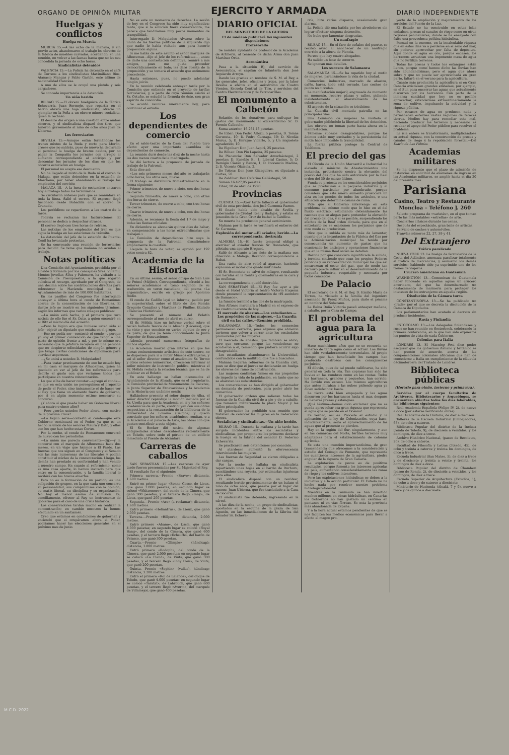ORGANO DE OPINIÓN MILITAR EJERCITO Y ARMADA DIARIO INDEPENDIENTE
Huelgas y conflictos
Huelga en Murcia
MURCIA 15.—A las ocho de la mañana, y sin previo aviso, abandonaron el trabajo los obreros de la fábrica de muebles curvados, acordando, en una reunión, no volver a las faenas hasta que no les sea concedida la jornada de ocho horas.
Sindicalistas detenidos
VALENCIA 15.—La Policía ha detenido en el café de Correos a los sindicalistas Maximiliano Ríos, Atanasio Mangas y Pablo Gastón, este último de nacionalidad francesa.
A uno de ellos se le ocupó una pistola y seis cargadores.
Se concede importancia a la detención.
Un niño herido
BILBAO 15.—El obrero huelguista de la fábrica Echevarría, Juan Bermejo, que repartía en el barrio obrero una hoja sindicalista, ofreció un ejemplar en la Peña a un obrero minero socialista, quien la rechazó.
El desaire dió origen a una cuestión entre ambos obreros, y el sindicalista disparó dos tiros que hirieron gravemente al niño de ocho años Juan de Ubierna.
Los ferroviarios
SEVILLA 15.—Aunque están formándose los trenes mixtos de la Roda y corto para Morón, créese que no saldrán, pues de nuevo ha declarado el personal la huelga de brazos caídos, por no pagar la Compañía los jornales con arreglo al aumento correspondiente al anticipo y por descontar los jornales de los días en que los obreros estuvieron en huelga.
El personal no acepta ese descuento.
No ha llegado el mixto de la Roda ni el correo de Málaga, que están detenidos en la estación de Marchena, por haber abandonado el trabajo los empleados del servicio.
MALAGA 15.—A la hora de costumbre entraron hoy al trabajo todos los ferroviarios.
Se circularon órdenes para que se reanudara en toda la línea. Salió el correo. El expreso llegó fusionado desde Bobadilla con el correo de Granada.
Los periódicos se repartieron a las cuatro de la tarde.
Todavía se rechazan las facturaciones. El personal se dedica a despachar atrasos.
El correo llegó con tres horas de retraso.
Las noticias de los empleados del tren es que sigue la huelga en las estaciones de tránsito.
La detención del jefe de la estación de Puente-Genil ha levantado protestas.
Se ha convocado una reunión de ferroviarios para decidir. Se teme que mañana no acudan al trabajo.
Notas políticas
Una Comisión del Ayuntamiento, presidida por el alcalde y formada por los concejales Sres. Villamil, Montes Jovellar, Silva y Palomero, ha visitado a la Comisión de Presupuestos, a la que rogaron subsista el recargo, aprobado por el Congreso, de una décima sobre las contribuciones directas para robustecer la Hacienda municipal de los Ayuntamientos de más de 100.000 habitantes.
En los pasillos del Congreso fue interrogado anteayer a última hora el conde de Romanones acerca de la concentración de los liberales. El ilustre jefe se mostró en los siguientes términos, según los informes que varios colegas publican:
—La unión está hecha, y el primero que tuvo noticia de ello fue el Sr. Dato, a quien encontré en el Ritz el mismo día del acuerdo.
—Pero lo lógico era que hubiese usted sido el jefe—objetó un diputado que estaba en el grupo.
—Eso no podía ser—contestó el conde—, porque yo soy el primer convencido de que tengo a una parte de opinión frente a mí, y por lo mismo era necesario que la jefatura recayera en una persona que no despierte odiosidades de ningún género y que tenga ciertas condiciones de diplomacia para suavizar asperezas.
—¿Se unirá a ustedes D. Melquiades?
—Para tratar precisamente de eso he estado hoy en mi casa el marqués de Alhucemas, quien ha quedado en ver al jefe de los reformistas para decirle el gusto con que veríamos todos que participase en nuestra concentración.
Lo que sí he de hacer constar—agregó el conde—es que en esta unión no perseguimos el propósito de pedir el Poder, sino únicamente el de hacer ver al Rey que tiene un elemento fuerte de gobierno, por si en algún momento estime necesario su concurso.
¿Y ahora sí que puede haber un Gobierno liberal para cuatro o cinco años?
—Pero ¿serán ustedes Poder ahora, con motivo de la próxima crisis?
—Lo lógico sería—contestó el conde—que este Gobierno continuará en el Poder, ya que es un hecho la unión de los señores Maura y Dato, y ellos son los que han hecho estas Cortes.
Por la noche, el conde de Romanones conversó de nuevo con los periodistas.
—La unión me parecía conveniente—dijo—y la concerté con el marqués de Alhucemas hace dos meses, en un viaje que hicimos a El Pardo. Las fuerzas que nos siguen en el Congreso y el Senado son las más numerosas de las liberales y podían constituir el núcleo de la concentración. Luego, los demás han prestado su conformidad y han venido a nuestro campo. En cuanto al reformismo, como es una cosa aparte, lo hemos invitado para que entre en la concentración, y la familia liberal lo recibirá con los brazos abiertos.
Esto no es la formación de un partido; es una coligación de grupos, en la que cada uno conserva su personalidad, sus compromisos con la opinión, su matiz liberal, su disciplina y su organización. No hay el menor asomo de sumisión. Es, sencillamente, ofrecer al Rey un instrumento de gobierno para el caso de una crisis histórica.
Los conservadores tardan mucho en realizar la concentración; en cambio nosotros la hemos efectuado en un santiamén.
Creo que estamos en condiciones de gobernar, y entiendo que si ocupáramos ahora el Poder, podríamos hacer las elecciones generales en el próximo mes de junio.
No es este un momento de derechas. La sesión de hoy en el Congreso ha sido muy significativa; tanto, que si la solución fuera conservadora, me parece que tendríamos muy pocos momentos de tranquilidad.
Interrogado D. Melquiades Alvarez sobre la unión de las fuerzas políticas de la izquierda dijo que nadie le había visitado aún para hacerle proposición alguna.
Si me habla de este asunto el señor marqués de Alhucemas—dijo el jefe de los reformistas—, antes de darle una contestación definitiva, reuniré a mis amigos, pues me gusta proceder democráticamente en todo; les daré cuenta de la proposición y se tomará el acuerdo que estimemos procedente.
Hasta entonces, pues, no puedo adelantar ningún juicio.
En la reunión celebrada anteayer tarde por la Comisión que entiende en el proyecto de tarifas ferroviarias, y, a parte de cuya reunión asistió el Sr. Ortuño, se estudió la fórmula de éste, con gran espíritu de concordia.
Se acordó reunirse nuevamente hoy, para continuar el estudio.
Los dependientes de comercio
En el salón-teatro de la Casa del Pueblo tuvo efecto ayer una importante asamblea de dependientes de comercio.
La reunión duró desde las diez de la noche hasta las dos menos cuarto de la madrugada.
Se dió lectura a la propuesta de jornada de trabajo de la Patronal.
Esta dice así:
«Los seis primeros meses del año se trabajarán ocho horas; los otros seis, nueve.
El trabajo se distribuirá trimestralmente en la forma siguiente:
Primer trimestre, de nueve a siete, con dos horas de cierre.
Segundo trimestre, de nueve a ocho, con otras dos horas de cierre.
Tercer trimestre, de nueve a ocho, con tres horas de cierre.
Cuarto trimestre, de nueve a ocho, con dos horas de cierre.
Además, se reconoce la fiesta del 1.º de mayo y todas las fiestas oficiales.
En diciembre se abonarán quince días de haber, en compensación a las horas extraordinarias que trabajen.»
La Comisión de dependientes hizo suya la propuesta de la Patronal, discutiéndose ampliamente la cuestión.
Llegada la hora de votar, se aprobó por 192 votos contra 82.
Academia de la Historia
En su última sesión, el señor obispo de San Luis de Potosí (Méjico), Correspondiente, ofreció a los señores académicos el tomo segundo de su traducción, en verso castellano, del poema «La argonáutica», escrito en griego por Apolonio Rodio.
El conde de Cedillo leyó un informe, pedido por la superioridad, sobre el libro de don Román Gregorio González y Martínez de Pinillos, titulado «Ciencias Históricas».
Se presentó el número del Boletín correspondiente al mes de abril en curso.
El Sr. Mélida hizo un informe verbal sobre el recién hallado Tesoro de la Aliseda (Cáceres), que ha visto y que consiste en varios objetos de oro y de plata, de que ya tenía conocimiento la Junta Superior de Excavaciones.
Además presentó numerosas fotografías de dichos objetos.
La Academia mostró gran interés en que las piezas eminentemente artísticas de este tesoro, no se dispersen para ir a nutrir Museos extranjeros, y así el señor director como el académico Sr. Tormo y otros señores numerarios, ofrecieron informar al señor ministro de Instrucción pública, mientras el Sr. Mélida redacta la relación técnica que se ha de publicar en el Boletín.
En este hallazgo se hallan interesados el Ayuntamiento de la Alisada, que es el propietario, la Comisión provincial de Monumentos de Cáceres, la Junta Superior de Excavaciones y la Academia de la Historia con unánime sentir.
Hallándose presente el señor duque de Alba, el señor director reprodujo la moción iniciada por el Sr. Ureña para que la Academia en sí y los señores académicos de su parte, contribuyan con sus obras respectivas a la restauración de la biblioteca de la Universidad de Lovaina (Bélgica) y quedó acordado que los señores académicos remitan, o a la Academia o al palacio de Liria, las obras con que gusten contribuir a este objeto.
El Sr. Becker dió noticia de algunas antigüedades árabes descubiertas recientemente en Toledo, sobre todo el pórtico de un edificio inmediato al Puente de Alcántara.
Carreras de caballos
SAN SEBASTIAN 15.—Las carreras de ayer tarde fueron presenciadas por Su Majestad el Rey.
El resultado fue el siguiente:
Primera carrera.—Premio «Brave»; distancia, 1.600 metros.
Entró en primer lugar «Bonne Gosse, de Lieux, que ganó 2.000 pesetas; en segundo lugar se colocó «Whitermore», del conde de la Cimera, que ganó 300 pesetas, y el tercero llegó «Inny», de Lieux, que ganó 200 pesetas.
Segunda.—Premio «Ara» (a reclamar); distancia, 1.600 metros.
Entró primero «Heliantrus», de Lieux, que ganó 2.000 pesetas.
Tercera.—Premio «Billpork»; distancia, 2.000 metros.
Entró primero «Abano», de Ussía, que ganó 4.000 pesetas; en segundo lugar se colocó «Royal Bang», del conde de la Cimera, que ganó 600 pesetas, y el tercero llegó «Ilchsilfh», del barón de Velasco, que ganó 300 pesetas.
Cuarta.—Premio «Olimpie» (hándicap); distancia, 1.800 metros.
Entró primero «Rodoph», del conde de la Cimera, que ganó 2.000 pesetas; en segundo lugar se colocó «La Fiand», de Viuts, que ganó 300 pesetas, y el tercero llegó «Inny Pien», de Viuts, que ganó 200 pesetas.
Quinta.—Premio «Sophin» (vallas), hándicap; distancia, 3.200 metros.
Entró el primero «Roi de Lalande», del duque de Toledo, que ganó 4.000 pesetas; en segundo lugar se colocó «Taratat», de Labrouch, que ganó 600 pesetas, y el tercero llegó «Averm», del marqués de Villamejor, que ganó 400 pesetas.
DIARIO OFICIAL
DEL MINISTERIO DE LA GUERRA
El de mañana publicará las siguientes disposiciones
Profesorado
Se nombra ayudante de profesor de la Academia de Artillería, al teniente de dicha Arma don Juan Martínez Ortiz.
Aeronáutica
Pasa a la situación B), del servicio de Aeronáutica, el capitán de Infantería don José Izquierdo Arroyo.
Dando las gracias en nombre de S. M. el Rey, a los generales, jefes, oficiales y tropa, por la labor llevaba a efecto en el aerodromo de Cuatro Vientos, Escuela Central de Tiro, y servicios del Centro Electrotécnico y de Ferrocarriles.
El monumento a Calbetón
Relación de los donativos para sufragar los gastos del monumento al excelentísimo Sr. D. Fermín Calbetón:
Suma anterior, 16.264,45 pesetas.
De Eibar: Don Pedro Albizu, 5 pesetas; D. Tomás Guruceta, 10; D. Pedro Careaga, 10; D. Nicolás Murua, 5; D. Enrique Vidarte, 5, y Un miguelete agradecido, 10.
De Elgoibar: Don Juan Azpiri, 25 pesetas.
De Bilbao: Don Pío Lapeira, 25 pesetas.
De Placencia: Don Salvador Amuchástegui, 2 pesetas; D. Eusebio E., 1; Liberal Casino, 5; D. Remigio Ciarán y Banco, 1; D. Inocencio Madina, 2; D. Vicente Olaizola, 2.
De Tolosa: Don José Elizaguirre, ex diputado a Cortes, 50.
De Zaldibar: Don Ceferino Gallástegui, 50.
Suman 16.427,95 pesetas.
Eibar, 10 de abril de 1920.
Provincias
CUENCA 15.—Ayer tarde falleció el gobernador civil de esta provincia, don José Carmona Ramos.
El finado había sido alcalde de Sevilla y gobernador de Ciudad Real y Badajoz, y estaba en posesión de la Gran Cruz de Isabel la Católica.
Su muerte ha producido general sentimiento.
Mañana por la tarde se verificará el entierro del Sr. Carmona.
Explosión del motor.—El aviador, herido.—La correspondencia, destruída
ALMERIA 15.—El fuerte temporal obligó a aterrizar al aviador francés Sr. Bonnetete, que pilotaba una aparato Breguet.
Salió de Alicante a las siete de la mañana con dirección a Málaga, llevando correspondencia a Rabat.
Una racha de aire volcó al aparato, haciendo explosión el motor que quedó inutilizado.
El Sr. Bonnetete se salvó de milagro, resultando con heridas en la frente y quemaduras en la cara y las muñecas.
La correspondencia quedó destruída.
SAN SEBASTIAN 15.—El Rey fue ayer a pie desde el Hotel Victoria al teatro Victoria Eugenia donde presenció la representación de «El asombro de Damasco».
La función terminó a las dos de la madrugada.
Don Alfonso marchará a Madrid en el expreso de las cuatro cuarenta de hoy.
El mercado de abastos.—Los estudiantes.—Los propósitos de las mujeres.—La Guardia civil en las calles.—Reunión prohibida.
SALAMANCA 15.—Todos los comercios permanecen cerrados, pues algunos que abrieron tuvieron que volver a cerrar ante los escándalos promovidos por las mujeres.
El mercado de abastos, que también se abrió, tuvo que cerrarse, porque las vendedoras no acudieron a él, temiendo que pudiera ocurrir algo desagradable.
Los estudiantes abandonaron la Universidad, confundidos con la multitud, que fue a buscarlos.
Mañana llegarán refuerzos de la Guardia civil, pues se dice que el jueves se declararán en huelga los obreros del ramo de construcción.
Las mujeres continúan firmes en sus propósitos de impedir la vida de la población, en tanto que no se abaraten las subsistencias.
Los comerciantes se han dirigido al gobernador en demanda de protección, para poder abrir los comercios.
El gobernador ordenó que salieran todas las fuerzas de la Guardia civil de a pie y de a caballo, que tomaron militarmente la plaza Mayor y las calles principales.
El gobernador ha prohibido una reunión que trataban de celebrar las mujeres en la Federación obrera.
Socialistas y sindicalistas.—Un niño herido.
BILBAO 15.—Durante la mañana y la tarde han surgido incidentes entre los socialistas y sindicalistas, por proponerse los primeros declarar la huelga en la fábrica del senador D. Federico Echevarría.
Se practicaron seis detenciones por coacción.
Al atardecer aumentó la efervescencia interviniendo las mujeres.
Las fuerzas de Seguridad se vieron obligadas a dar cargas.
Por la noche se hallaba un sindicalista repartiendo unas hojas en el barrio de Iturburu, suscitándose una reyerta, por estimarlas injuriosas para ellos.
El sindicalista disparó con un revólver, resultando herido gravísimamente de un balazo el niño de ocho años, que pasaba por el lugar del suceso, Juan Ubierna, que fue trasladado a la Casa de Socorro.
El sindicalista fue detenido, ingresando en la cárcel.
A las diez de la noche, un grupo de sindicalistas, apostados en la esquina de la plaza de San Agustín, en las inmediaciones de la fábrica del senador Sr. Echeva-
rría, hizo varios disparos, ocasionando gran alarma.
La Policía dió una batida por los alrededores sin lograr efectuar ninguna detención.
No hubo que lamentar desgracias.
Un naufragio
BILBAO 15.—En el faro de señales del puerto, se recibió aviso al anochecer de un naufragio ocurrido a la altura de Plencia.
Parece que hay cuatro ahogados.
Ha salido un bote de socorro.
Se ignoran más detalles.
Los sucesos de Salamanca
SALAMANCA 15.—Se ha repetido hoy el motín de mujeres, paralizándose la vida de la ciudad.
Comercios, industrias, mercado de abastos, cafés, bares, todo está cerrado. Los coches de punto no circulan.
La manifestación mujeril, engrosada de momento en momento, recorre plazas y calles, pidiendo insistentemente el abaratamiento de las subsistencias.
El aspecto de la situación es tristísimo.
La Guardia civil montada patrulla en las principales vías.
Una Comisión de mujeres ha visitado al gobernador pidiéndole la libertad de los detenidos.
Los obreros no toman parte hasta ahora en la manifestación.
Témense sucesos desagradables, porque los ánimos están muy excitados y la persistencia del motín hace imposible la tranquilidad.
La fuerza pública protege la Central de Teléfonos.
El precio del gas
El Círculo de la Unión Mercantil e Industrial ha elevado al ministro de Abastecimientos una instancia, protestando contra la elevación del precio del gas que ha sido autorizada por la Real orden del 30 de marzo último.
Funda su protesta en los considerables perjuicios que se producirán a la pequeña industria y al consumo particular por alumbrado, porque considera que este nuevo aumento provocará un alza en los precios de todos los artículos, o una situación que determine causas de ruina.
Pide que el Gobierno intervenga en este problema del mismo modo que lo hizo en el del fluído eléctrico, estudiando detenidamente las razones que se alegan para pretender la elevación del precio del gas, y si es posible, suspendiendo los efectos de la Real orden dictada, para que en el entretanto no se ocasionen los perjuicios que de otro modo se producirían.
Dice que la subida es tanto más de lamentar, cuanto que la incautación de la Fábrica del Gas por la Administración municipal ha tenido por consecuencia un aumento de gastos que ha ocasionado los anticipos y operaciones financieras que en la misma Real orden se detallan.
Razona por qué considera injustificada la subida, y termina sintiendo que sean los propios Poderes públicos y su representación municipal los que así encarezcan el costo del gas, que de modo tan decisivo puede influir en el desenvolvimiento de la pequeña industria, respetable y necesaria por todos conceptos.
De Palacio
El secretario de S. M. el Rey, D. Emilio María de Torres, ha visitado a la familia del ingeniero asesinado Sr. Pérez Muñoz, para darle el pésame en nombre del Soberano.
La Reina Doña Victoria paseó anteayer mañana, a caballo, por la Casa de Campo.
El problema del agua para la agricultura
Hace muchísimos años que no se recuerda un invierno de tanta agua como el actual. Las lluvias han sido verdaderamente torrenciales. Al propio tiempo que han beneficiado los campos han producido destrozos con los consiguientes perjuicios.
El diluvio, pues de tal puede calificarse, ha sido general en toda la isla. Tan copiosas han sido las lluvias en las cumbres como en las costas. Todos los barrancos, grandes y pequeños, han corrido. Ha llovido con exceso. Los mismos agricultores que antes miraban a las nubes pidiendo agua ya dicen satisfechos: basta.
La tierra está bien empapada y las aguas discurren por los barrancos hacia el mar, después de llenarse presas y estanques.
¡Qué lástima—hemos oído exclamar que no se pueda aprovechar esa gran riqueza que representa el agua que se pierde en el Océano!
Es verdad, así es. Procede el estudio y la aplicación de la ley de Colonización, cuya base, indudablemente, sería el aprovechamiento de las aguas que al presente se pierden.
Hay en la región del Sur, singularmente, y aun en las comarcas del Norte, fértiles terrenos muy adaptables para el establecimiento de colonias agrícolas.
Es esta una cuestión importantísima, de gran trascendencia que ofrecemos a la consideración y estudio del Consejo de Fomento, que representa los cuantiosos intereses de la agricultura, piedra angular de la riqueza de Gran Canaria.
La explotación de pozos es de positivos resultados, porque fomenta los intereses agrícolas del país, aumentando considerablemente las zonas de riego y los cultivos intensivos.
Pero las explotaciones hidráulicas se deben a la iniciativa y a la acción particular. El Estado no ha hecho nada por resolver nuestro problema hidrológico-forestal.
Mientras en la Península se han invertido muchos millones en obras hidráulicas, en Canarias los Gobiernos no han gastado un céntimo en pantanos ni en vías férreas. Es esta la provincia más abandonada de España.
Y a la hora actual estamos pendientes de que se nos faciliten los medios económicos para llevar a efecto el magno pro-
yecto de la ampliación y mejoramiento de los servicios del Puerto de la Luz.
El Estado no ha construído en estas islas embalses, presas ni canales de riego como en otras regiones peninsulares, donde se ha ensayado con éxito una provechosa política hidráulica.
Pensad en la enorme, en la incalculable riqueza que en estos días va a perderse en el seno del mar, sin poderse aprovechar por falta de depósitos. Aquí donde el agua es oro, porque escasea, los barrancos arrastran una imponente masa de agua que no fertiliza terrenos.
Todas las presas y todos los estanques están llenos, porque como hemos dicho las lluvias han sido abundandísimas; pero el agua que ahora sobra y que no puede ser aprovechada en gran parte, faltará en el verano para la agricultura.
Cuanto más produciría la agricultura si en Gran Canaria existiesen grandes embalses, por ejemplo, en el Sur, para encerrar las aguas que actualmente discurren por los barrancos. Con parte de la inmensa cantidad que hoy no es posible aprovechar, extenderíase extraordinariamente la zona de cultivo, impulsando la actividad y la riqueza pública.
Por escasez de agua no producen nada y permanecen estériles vastas regiones de feraces tierras. Medios hay para remediar este mal, haciendo producir los terrenos y necesario es recabar el apoyo del Poder público para resolver el problema.
La isla entera se transformaría, multiplicándose su actual riqueza, con la construcción de presas y canales de riego y la repoblación forestal.—Del Diario de Las Palmas.
Academias militares
Se ha dispuesto que el plazo de admisión de instancias en solicitud de exámenes de ingreso en las Academias militares, se amplíe hasta el día 20 del presente mes.
Parisiana
Casino, Teatro y Restaurante
Moncloa – Teléfono J. 260
Selecto programa de «varietés», en el que toman parte las más notables «estrellas» de arte.
Conciertos clásicos durante las cenas.
Después del espectáculo, gran baile de artistas.
Servicio de coches y automóviles.
Tranvías números 22, 27, 39 y 41.
Del Extranjero
Tráfico paralizado
NUEVA YORK 13. La huelga de ferroviarios de la Costa del Atlántico, amenaza paralizar totalmente el tráfico de mercancías, y asimismo los demás servicios; habiendo sido ya suprimido uno de los trenes de viajeros.
Crucero americano en Guatemala
WASHINGTON 13.—Comunican de Guatemala haber fondeado en aquellas aguas un crucero americano, del que ha desembarcado un destacamento de marinería para proteger los inteteses de los extranjeros en aquella región.
Disolución de la Cámara turca
CONSTANTINOPLA 13.—Se ha publicado un «iradé» por el que se decreta la disolución de la Cámara de Diputados.
Los parlamentarios han acatado el decreto sin producir incidentes.
Rusia y Finlandia
ESTOCOLMO 13.—Los delegados finlandeses y rusos se han reunido en Sesterbeck, celebrando la primera conferencia, en la que han sido expuestos los puntos de vista de cada Gobierno.
Colonias para Italia
LONDRES 13.—El Marning Post dice poder asegurar que los gobiernos italiano y británico se han puesto de acuerdo, acerca de las compensaciones coloniales africanas que han de concederse a Italia en cumplimiento de la cláusula décimotercera del Tratado de Londres.
Biblioteca públicas
(Horario para otoño, invierno y primavera).
Servidas por el cuerpo facultativo de Archiveros, Bibliotecarios y Arqueólogos, se encuentran abiertas todos los días laborables, las bibliotecas siguientes:
Real Academia Española (Felipe IV, 2), de nueve a doce (por estarse verificando obras).
Real Academia de la Historia, de diez a dieciséis.
Talleres de la Escuela Industrial (Embajadores, 68), de ocho a catorce.
Biblioteca Popular del distrito de la Inclusa (ronda de Toledo, 9), de dieciséis a veintidós, y los domingos, de diez a trece.
Archivo Histórico Nacional, (paseo de Recoletos, 20), de ocho a catorce.
Facultad de Filosofía y Letras (Toledo, 45), de ocho y treinta a catorce y treinta los domingos, de once a trece.
Escuela Industrial (San Mateo, 5), de diez a trece y de diecisiete y treinta a veinte y treinta; los domingos de diez a doce.
Biblioteca Popular del distrito de Chamberí (paseo de Ronda, 2), de dieciséis a veintidós, y los domingos, de diez a trece.
Escuela Superior de Arquitectura (Estudios, 1), de ocho a doce y de catorce a diecisiete.
Ministerio de Hacienda (Alcalá, 7 y 9), nueve a trece y de quince a diecisiete.
M.C.D. 2022